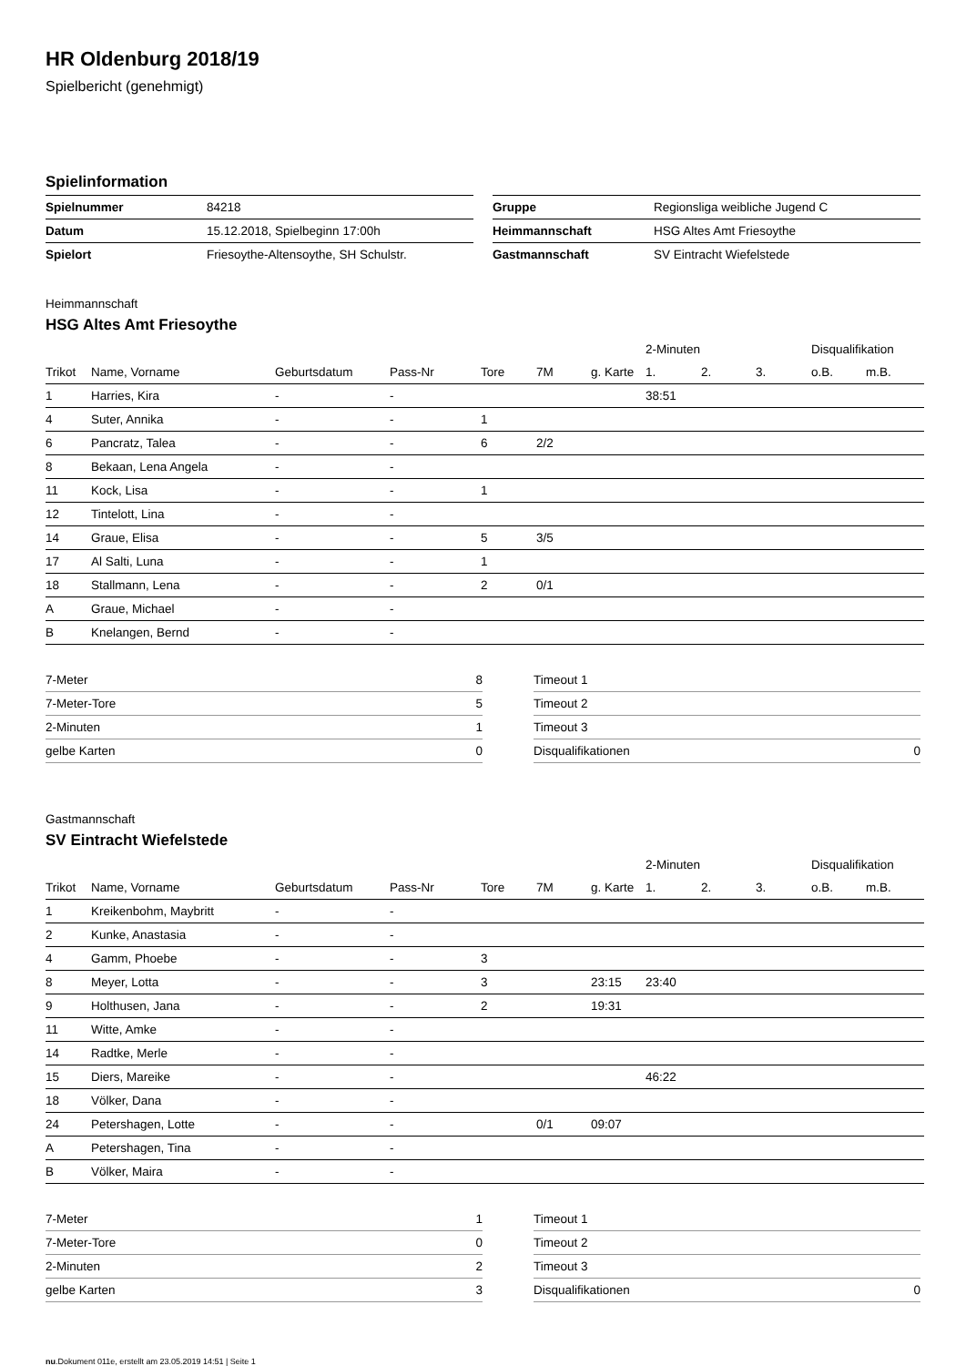HR Oldenburg 2018/19
Spielbericht (genehmigt)
Spielinformation
| Spielnummer | 84218 |
| Datum | 15.12.2018, Spielbeginn 17:00h |
| Spielort | Friesoythe-Altensoythe, SH Schulstr. |
| Gruppe | Regionsliga weibliche Jugend C |
| Heimmannschaft | HSG Altes Amt Friesoythe |
| Gastmannschaft | SV Eintracht Wiefelstede |
Heimmannschaft
HSG Altes Amt Friesoythe
| | | | | | | | 2-Minuten | | | Disqualifikation | |
| --- | --- | --- | --- | --- | --- | --- | --- | --- | --- | --- | --- |
| Trikot | Name, Vorname | Geburtsdatum | Pass-Nr | Tore | 7M | g. Karte | 1. | 2. | 3. | o.B. | m.B. |
| 1 | Harries, Kira | - | - | | | | 38:51 | | | | |
| 4 | Suter, Annika | - | - | 1 | | | | | | | |
| 6 | Pancratz, Talea | - | - | 6 | 2/2 | | | | | | |
| 8 | Bekaan, Lena Angela | - | - | | | | | | | | |
| 11 | Kock, Lisa | - | - | 1 | | | | | | | |
| 12 | Tintelott, Lina | - | - | | | | | | | | |
| 14 | Graue, Elisa | - | - | 5 | 3/5 | | | | | | |
| 17 | Al Salti, Luna | - | - | 1 | | | | | | | |
| 18 | Stallmann, Lena | - | - | 2 | 0/1 | | | | | | |
| A | Graue, Michael | - | - | | | | | | | | |
| B | Knelangen, Bernd | - | - | | | | | | | | |
| 7-Meter | 8 |
| 7-Meter-Tore | 5 |
| 2-Minuten | 1 |
| gelbe Karten | 0 |
| Timeout 1 | |
| Timeout 2 | |
| Timeout 3 | |
| Disqualifikationen | 0 |
Gastmannschaft
SV Eintracht Wiefelstede
| | | | | | | | 2-Minuten | | | Disqualifikation | |
| --- | --- | --- | --- | --- | --- | --- | --- | --- | --- | --- | --- |
| Trikot | Name, Vorname | Geburtsdatum | Pass-Nr | Tore | 7M | g. Karte | 1. | 2. | 3. | o.B. | m.B. |
| 1 | Kreikenbohm, Maybritt | - | - | | | | | | | | |
| 2 | Kunke, Anastasia | - | - | | | | | | | | |
| 4 | Gamm, Phoebe | - | - | 3 | | | | | | | |
| 8 | Meyer, Lotta | - | - | 3 | | 23:15 | 23:40 | | | | |
| 9 | Holthusen, Jana | - | - | 2 | | 19:31 | | | | | |
| 11 | Witte, Amke | - | - | | | | | | | | |
| 14 | Radtke, Merle | - | - | | | | | | | | |
| 15 | Diers, Mareike | - | - | | | | 46:22 | | | | |
| 18 | Völker, Dana | - | - | | | | | | | | |
| 24 | Petershagen, Lotte | - | - | | 0/1 | 09:07 | | | | | |
| A | Petershagen, Tina | - | - | | | | | | | | |
| B | Völker, Maira | - | - | | | | | | | | |
| 7-Meter | 1 |
| 7-Meter-Tore | 0 |
| 2-Minuten | 2 |
| gelbe Karten | 3 |
| Timeout 1 | |
| Timeout 2 | |
| Timeout 3 | |
| Disqualifikationen | 0 |
nu.Dokument 011e, erstellt am 23.05.2019 14:51 | Seite 1